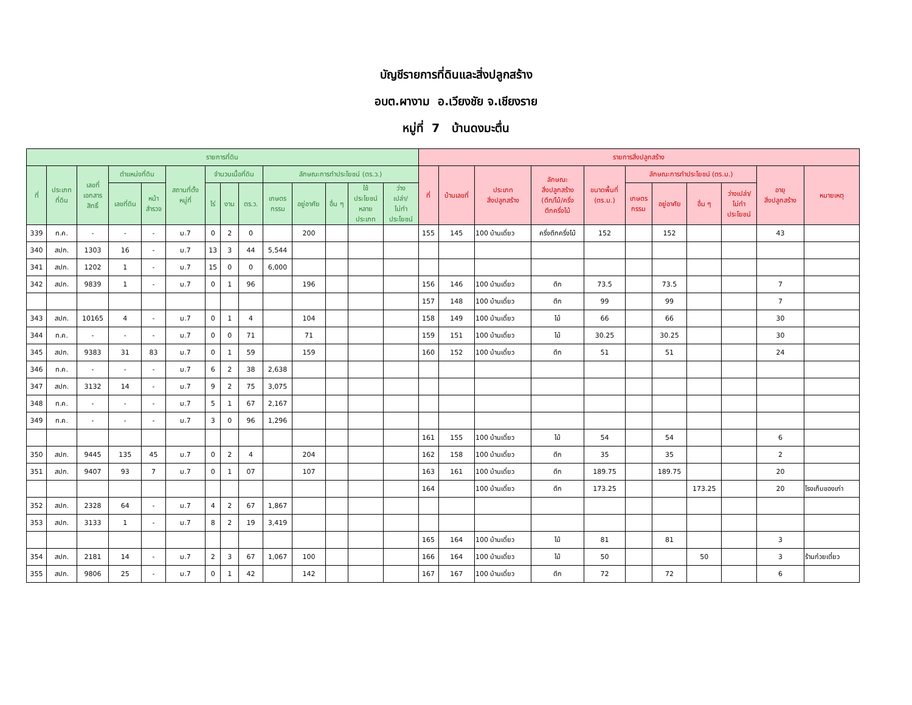บัญชีรายการที่ดินและสิ่งปลูกสร้าง
อบต.ผางาม อ.เวียงชัย จ.เชียงราย
หมู่ที่ 7 บ้านดงมะตื่น
| รายการที่ดิน | | | | | | | | | | | | | | รายการสิ่งปลูกสร้าง | | | | | | | | | | |
| --- | --- | --- | --- | --- | --- | --- | --- | --- | --- | --- | --- | --- | --- | --- | --- | --- | --- | --- | --- | --- | --- | --- | --- | --- |
| ที่ | ประเภท ที่ดิน | เลขที่ เอกสาร สิทธิ์ | ตำแหน่งที่ดิน | | สถานที่ตั้ง หมู่ที่ | จำนวนเนื้อที่ดิน | | | ลักษณะการทำประโยชน์ (ตร.ว.) | | | | | ที่ | บ้านเลขที่ | ประเภท สิ่งปลูกสร้าง | ลักษณะ สิ่งปลูกสร้าง (ตึก/ไม้/ครึ่ง ตึกครึ่งไม้ | ขนาดพื้นที่ (ตร.ม.) | ลักษณะการทำประโยชน์ (ตร.ม.) | | | | อายุ สิ่งปลูกสร้าง | หมายเหตุ |
| | | | เลขที่ดิน | หน้า สำรวจ | | ไร่ | งาน | ตร.ว. | เกษตร กรรม | อยู่อาศัย | อื่น ๆ | ใช้ ประโยชน์ หลาย ประเภท | ว่าง เปล่า/ ไม่ทำ ประโยชน์ | | | | | | เกษตร กรรม | อยู่อาศัย | อื่น ๆ | ว่างเปล่า/ ไม่ทำ ประโยชน์ | | |
| 339 | ท.ค. | - | - | - | ม.7 | 0 | 2 | 0 | | 200 | | | | 155 | 145 | 100 บ้านเดี่ยว | ครึ่งตึกครึ่งไม้ | 152 | | 152 | | | 43 | |
| 340 | สปก. | 1303 | 16 | - | ม.7 | 13 | 3 | 44 | 5,544 | | | | | | | | | | | | | | | |
| 341 | สปก. | 1202 | 1 | - | ม.7 | 15 | 0 | 0 | 6,000 | | | | | | | | | | | | | | | |
| 342 | สปก. | 9839 | 1 | - | ม.7 | 0 | 1 | 96 | | 196 | | | | 156 | 146 | 100 บ้านเดี่ยว | ตึก | 73.5 | | 73.5 | | | 7 | |
| | | | | | | | | | | | | | | 157 | 148 | 100 บ้านเดี่ยว | ตึก | 99 | | 99 | | | 7 | |
| 343 | สปก. | 10165 | 4 | - | ม.7 | 0 | 1 | 4 | | 104 | | | | 158 | 149 | 100 บ้านเดี่ยว | ไม้ | 66 | | 66 | | | 30 | |
| 344 | ท.ค. | - | - | - | ม.7 | 0 | 0 | 71 | | 71 | | | | 159 | 151 | 100 บ้านเดี่ยว | ไม้ | 30.25 | | 30.25 | | | 30 | |
| 345 | สปก. | 9383 | 31 | 83 | ม.7 | 0 | 1 | 59 | | 159 | | | | 160 | 152 | 100 บ้านเดี่ยว | ตึก | 51 | | 51 | | | 24 | |
| 346 | ท.ค. | - | - | - | ม.7 | 6 | 2 | 38 | 2,638 | | | | | | | | | | | | | | | |
| 347 | สปก. | 3132 | 14 | - | ม.7 | 9 | 2 | 75 | 3,075 | | | | | | | | | | | | | | | |
| 348 | ท.ค. | - | - | - | ม.7 | 5 | 1 | 67 | 2,167 | | | | | | | | | | | | | | | |
| 349 | ท.ค. | - | - | - | ม.7 | 3 | 0 | 96 | 1,296 | | | | | | | | | | | | | | | |
| | | | | | | | | | | | | | | 161 | 155 | 100 บ้านเดี่ยว | ไม้ | 54 | | 54 | | | 6 | |
| 350 | สปก. | 9445 | 135 | 45 | ม.7 | 0 | 2 | 4 | | 204 | | | | 162 | 158 | 100 บ้านเดี่ยว | ตึก | 35 | | 35 | | | 2 | |
| 351 | สปก. | 9407 | 93 | 7 | ม.7 | 0 | 1 | 07 | | 107 | | | | 163 | 161 | 100 บ้านเดี่ยว | ตึก | 189.75 | | 189.75 | | | 20 | |
| | | | | | | | | | | | | | | 164 | | 100 บ้านเดี่ยว | ตึก | 173.25 | | | 173.25 | | 20 | โรงเก็บของเก่า |
| 352 | สปก. | 2328 | 64 | - | ม.7 | 4 | 2 | 67 | 1,867 | | | | | | | | | | | | | | | |
| 353 | สปก. | 3133 | 1 | - | ม.7 | 8 | 2 | 19 | 3,419 | | | | | | | | | | | | | | | |
| | | | | | | | | | | | | | | 165 | 164 | 100 บ้านเดี่ยว | ไม้ | 81 | | 81 | | | 3 | |
| 354 | สปก. | 2181 | 14 | - | ม.7 | 2 | 3 | 67 | 1,067 | 100 | | | | 166 | 164 | 100 บ้านเดี่ยว | ไม้ | 50 | | | 50 | | 3 | ร้านก๋วยเตี๋ยว |
| 355 | สปก. | 9806 | 25 | - | ม.7 | 0 | 1 | 42 | | 142 | | | | 167 | 167 | 100 บ้านเดี่ยว | ตึก | 72 | | 72 | | | 6 | |